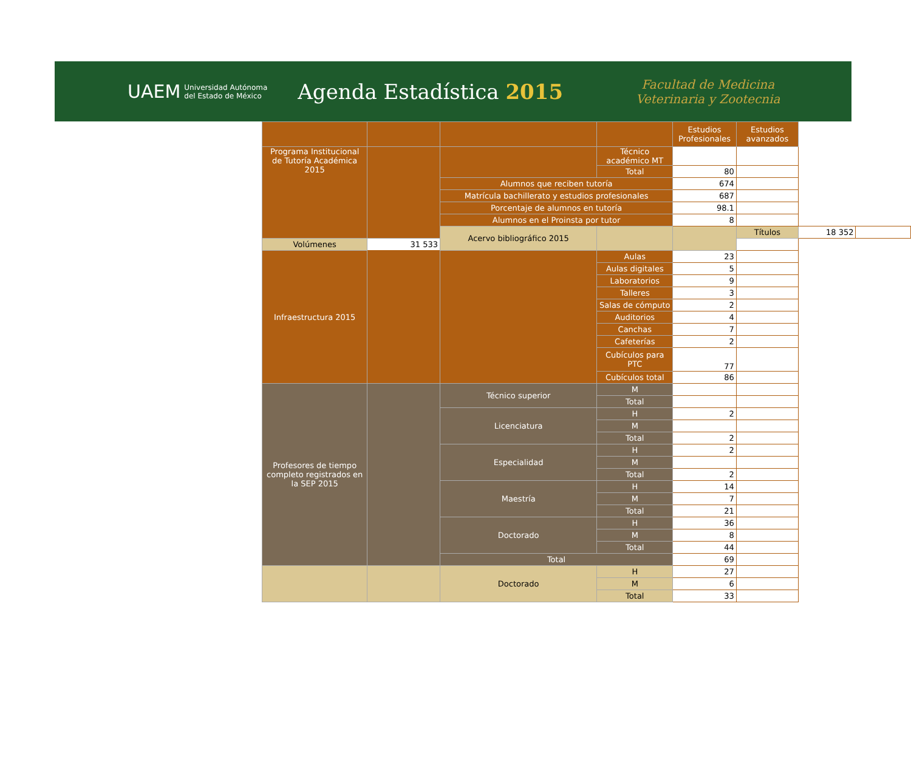UAEM Universidad Autónoma
del Estado de México Agenda Estadística 2015 Facultad de Medicina
Veterinaria y Zootecnia
| | | | | Estudios Profesionales | Estudios avanzados | | |
| Programa Institucional de Tutoría Académica 2015 | | | Técnico académico MT | | | | |
| | | | Total | 80 | | | |
| | | Alumnos que reciben tutoría | | 674 | | | |
| | | Matrícula bachillerato y estudios profesionales | | 687 | | | |
| | | Porcentaje de alumnos en tutoría | | 98.1 | | | |
| | | Alumnos en el Proinsta por tutor | | 8 | | | |
| | | Acervo bibliográfico 2015 | | | Títulos | 18 352 | |
| Volúmenes | 31 533 | | | | | | |
| Infraestructura 2015 | | | Aulas | 23 | | | |
| | | | Aulas digitales | 5 | | | |
| | | | Laboratorios | 9 | | | |
| | | | Talleres | 3 | | | |
| | | | Salas de cómputo | 2 | | | |
| | | | Auditorios | 4 | | | |
| | | | Canchas | 7 | | | |
| | | | Cafeterías | 2 | | | |
| | | | Cubículos para PTC | 77 | | | |
| | | | Cubículos total | 86 | | | |
| Profesores de tiempo completo registrados en la SEP 2015 | | Técnico superior | M | | | | |
| | | | Total | | | | |
| | | Licenciatura | H | 2 | | | |
| | | | M | | | | |
| | | | Total | 2 | | | |
| | | Especialidad | H | 2 | | | |
| | | | M | | | | |
| | | | Total | 2 | | | |
| | | Maestría | H | 14 | | | |
| | | | M | 7 | | | |
| | | | Total | 21 | | | |
| | | Doctorado | H | 36 | | | |
| | | | M | 8 | | | |
| | | | Total | 44 | | | |
| | | Total | | 69 | | | |
| | | Doctorado | H | 27 | | | |
| | | | M | 6 | | | |
| | | | Total | 33 | | | |